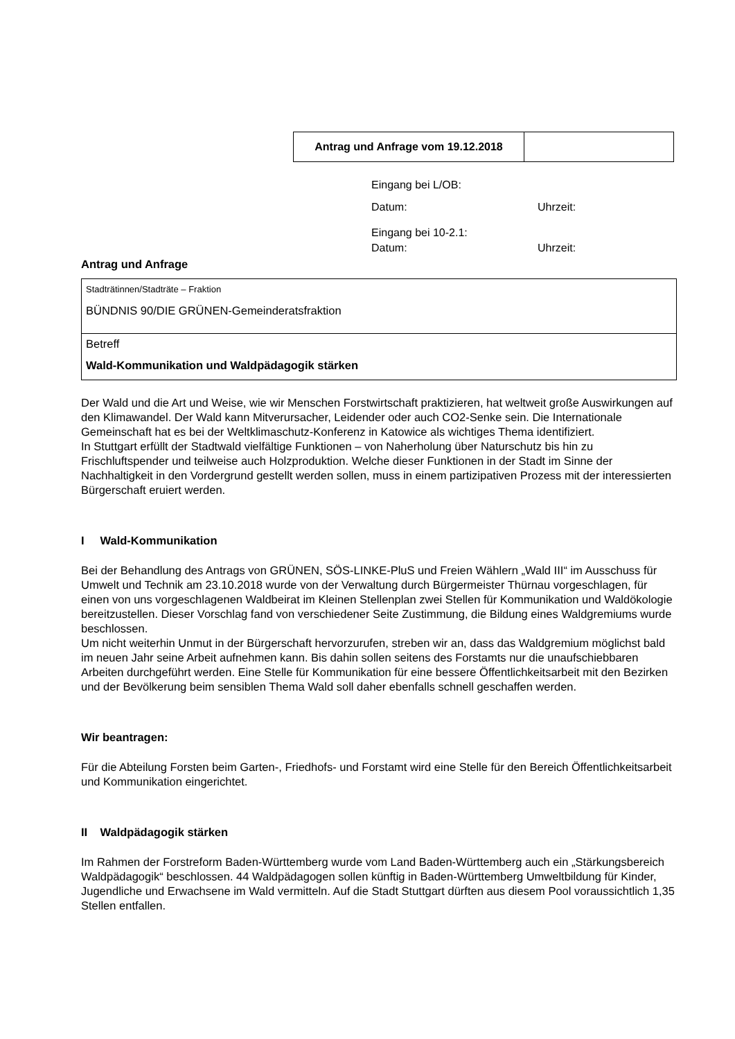| Antrag und Anfrage vom 19.12.2018 | |
Eingang bei L/OB:
Datum: Uhrzeit:
Eingang bei 10-2.1:
Datum: Uhrzeit:
Antrag und Anfrage
| Stadträtinnen/Stadträte – Fraktion BÜNDNIS 90/DIE GRÜNEN-Gemeinderatsfraktion |
| Betreff Wald-Kommunikation und Waldpädagogik stärken |
Der Wald und die Art und Weise, wie wir Menschen Forstwirtschaft praktizieren, hat weltweit große Auswirkungen auf den Klimawandel. Der Wald kann Mitverursacher, Leidender oder auch CO2-Senke sein. Die Internationale Gemeinschaft hat es bei der Weltklimaschutz-Konferenz in Katowice als wichtiges Thema identifiziert.
In Stuttgart erfüllt der Stadtwald vielfältige Funktionen – von Naherholung über Naturschutz bis hin zu Frischluftspender und teilweise auch Holzproduktion. Welche dieser Funktionen in der Stadt im Sinne der Nachhaltigkeit in den Vordergrund gestellt werden sollen, muss in einem partizipativen Prozess mit der interessierten Bürgerschaft eruiert werden.
I Wald-Kommunikation
Bei der Behandlung des Antrags von GRÜNEN, SÖS-LINKE-PluS und Freien Wählern „Wald III“ im Ausschuss für Umwelt und Technik am 23.10.2018 wurde von der Verwaltung durch Bürgermeister Thürnau vorgeschlagen, für einen von uns vorgeschlagenen Waldbeirat im Kleinen Stellenplan zwei Stellen für Kommunikation und Waldökologie bereitzustellen. Dieser Vorschlag fand von verschiedener Seite Zustimmung, die Bildung eines Waldgremiums wurde beschlossen.
Um nicht weiterhin Unmut in der Bürgerschaft hervorzurufen, streben wir an, dass das Waldgremium möglichst bald im neuen Jahr seine Arbeit aufnehmen kann. Bis dahin sollen seitens des Forstamts nur die unaufschiebbaren Arbeiten durchgeführt werden. Eine Stelle für Kommunikation für eine bessere Öffentlichkeitsarbeit mit den Bezirken und der Bevölkerung beim sensiblen Thema Wald soll daher ebenfalls schnell geschaffen werden.
Wir beantragen:
Für die Abteilung Forsten beim Garten-, Friedhofs- und Forstamt wird eine Stelle für den Bereich Öffentlichkeitsarbeit und Kommunikation eingerichtet.
II Waldpädagogik stärken
Im Rahmen der Forstreform Baden-Württemberg wurde vom Land Baden-Württemberg auch ein „Stärkungsbereich Waldpädagogik“ beschlossen. 44 Waldpädagogen sollen künftig in Baden-Württemberg Umweltbildung für Kinder, Jugendliche und Erwachsene im Wald vermitteln. Auf die Stadt Stuttgart dürften aus diesem Pool voraussichtlich 1,35 Stellen entfallen.